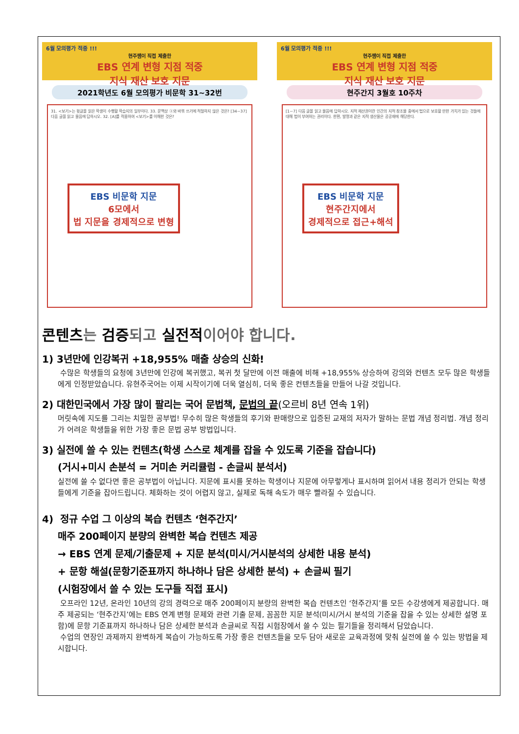6월 모의평가 적중 !!!
현주쌤이 직접 제출한
EBS 연계 변형 지점 적중
지식 재산 보호 지문
2021학년도 6월 모의평가 비문학 31~32번
31. <보기>는 윗글을 읽은 학생이 수행할 학습지의 일부이다. 33. 문맥상 ⓐ와 바꿔 쓰기에 적절하지 않은 것은? [34~37] 다음 글을 읽고 물음에 답하시오. 32. [A]를 적용하여 <보기>를 이해한 것은?
EBS 비문학 지문
6모에서
법 지문을 경제적으로 변형
6월 모의평가 적중 !!!
현주쌤이 직접 제출한
EBS 연계 변형 지점 적중
지식 재산 보호 지문
현주간지 3월호 10주차
[1~7] 다음 글을 읽고 물음에 답하시오. 지적 재산권이란 인간의 지적 창조물 중에서 법으로 보호할 만한 가치가 있는 것들에 대해 법이 부여하는 권리이다. 한편, 발명과 같은 지적 생산물은 공공재에 해당한다.
EBS 비문학 지문
현주간지에서
경제적으로 접근+해석
콘텐츠는 검증되고 실전적이어야 합니다.
1) 3년만에 인강복귀 +18,955% 매출 상승의 신화!
수많은 학생들의 요청에 3년만에 인강에 복귀했고, 복귀 첫 달만에 이전 매출에 비해 +18,955% 상승하여 강의와 컨텐츠 모두 많은 학생들에게 인정받았습니다. 유현주국어는 이제 시작이기에 더욱 열심히, 더욱 좋은 컨텐츠들을 만들어 나갈 것입니다.
2) 대한민국에서 가장 많이 팔리는 국어 문법책, 문법의 끝(오르비 8년 연속 1위)
머릿속에 지도를 그리는 치밀한 공부법! 무수히 많은 학생들의 후기와 판매량으로 입증된 교재의 저자가 말하는 문법 개념 정리법. 개념 정리가 어려운 학생들을 위한 가장 좋은 문법 공부 방법입니다.
3) 실전에 쓸 수 있는 컨텐츠(학생 스스로 체계를 잡을 수 있도록 기준을 잡습니다)
(거시+미시 손분석 = 거미손 커리큘럼 - 손글씨 분석서)
실전에 쓸 수 없다면 좋은 공부법이 아닙니다. 지문에 표시를 못하는 학생이나 지문에 아무렇게나 표시하며 읽어서 내용 정리가 안되는 학생들에게 기준을 잡아드립니다. 체화하는 것이 어렵지 않고, 실제로 독해 속도가 매우 빨라질 수 있습니다.
4) 정규 수업 그 이상의 복습 컨텐츠 ‘현주간지’
매주 200페이지 분량의 완벽한 복습 컨텐츠 제공
→ EBS 연계 문제/기출문제 + 지문 분석(미시/거시분석의 상세한 내용 분석)
+ 문항 해설(문항기준표까지 하나하나 담은 상세한 분석) + 손글씨 필기
(시험장에서 쓸 수 있는 도구들 직접 표시)
오프라인 12년, 온라인 10년의 강의 경력으로 매주 200페이지 분량의 완벽한 복습 컨텐츠인 ‘현주간지’를 모든 수강생에게 제공합니다. 매주 제공되는 ‘현주간지’에는 EBS 연계 변형 문제와 관련 기출 문제, 꼼꼼한 지문 분석(미시/거시 분석의 기준을 잡을 수 있는 상세한 설명 포함)에 문항 기준표까지 하나하나 담은 상세한 분석과 손글씨로 직접 시험장에서 쓸 수 있는 필기들을 정리해서 담았습니다.
수업의 연장인 과제까지 완벽하게 복습이 가능하도록 가장 좋은 컨텐츠들을 모두 담아 새로운 교육과정에 맞춰 실전에 쓸 수 있는 방법을 제시합니다.